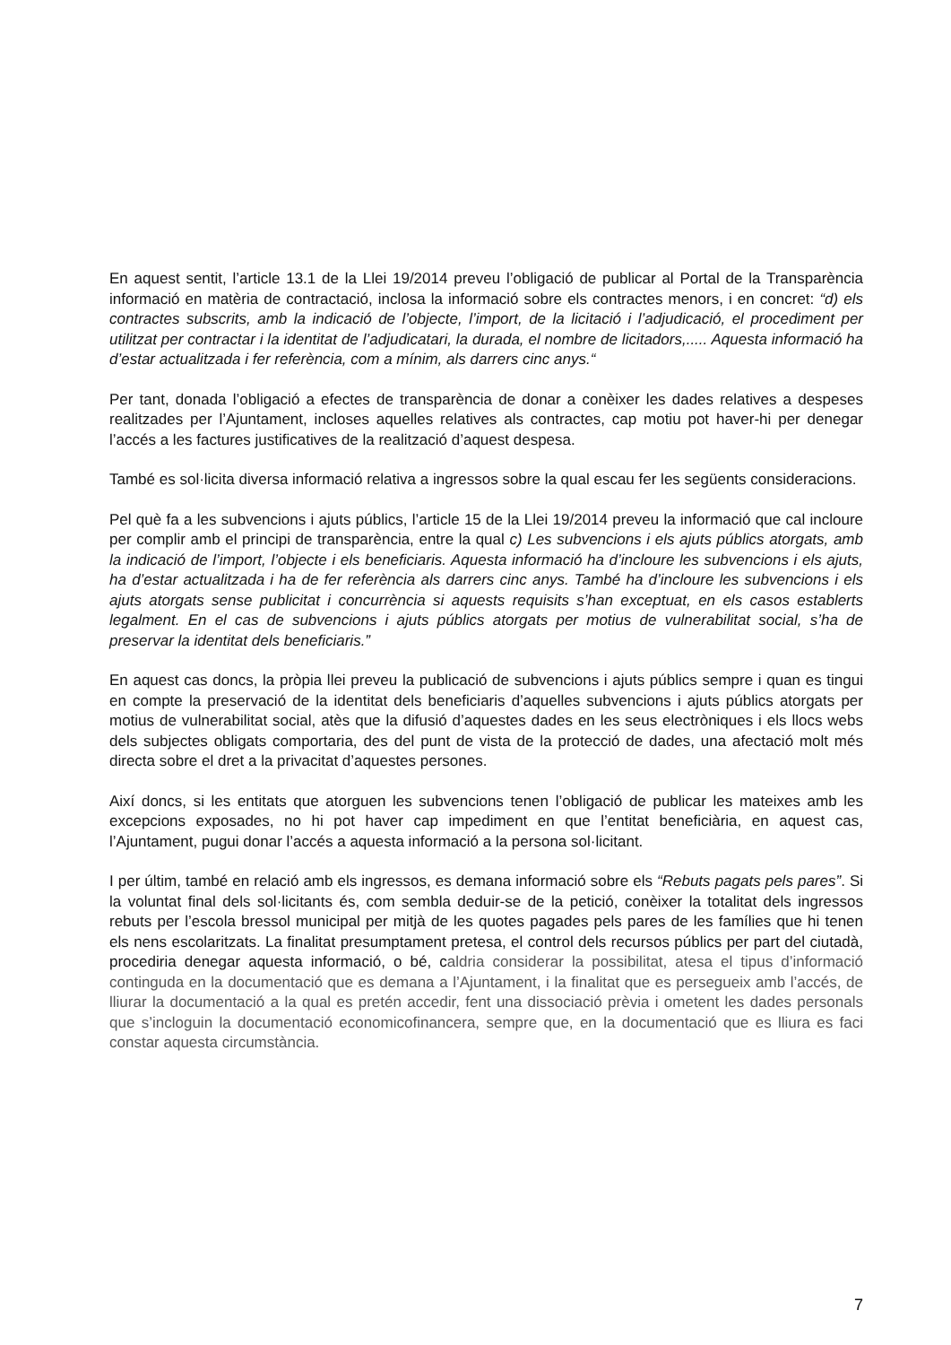En aquest sentit, l’article 13.1 de la Llei 19/2014 preveu l’obligació de publicar al Portal de la Transparència informació en matèria de contractació, inclosa la informació sobre els contractes menors, i en concret: “d) els contractes subscrits, amb la indicació de l’objecte, l’import, de la licitació i l’adjudicació, el procediment per utilitzat per contractar i la identitat de l’adjudicatari, la durada, el nombre de licitadors,..... Aquesta informació ha d’estar actualitzada i fer referència, com a mínim, als darrers cinc anys.“
Per tant, donada l’obligació a efectes de transparència de donar a conèixer les dades relatives a despeses realitzades per l’Ajuntament, incloses aquelles relatives als contractes, cap motiu pot haver-hi per denegar l’accés a les factures justificatives de la realització d’aquest despesa.
També es sol·licita diversa informació relativa a ingressos sobre la qual escau fer les següents consideracions.
Pel què fa a les subvencions i ajuts públics, l’article 15 de la Llei 19/2014 preveu la informació que cal incloure per complir amb el principi de transparència, entre la qual c) Les subvencions i els ajuts públics atorgats, amb la indicació de l’import, l’objecte i els beneficiaris. Aquesta informació ha d’incloure les subvencions i els ajuts, ha d’estar actualitzada i ha de fer referència als darrers cinc anys. També ha d’incloure les subvencions i els ajuts atorgats sense publicitat i concurrència si aquests requisits s’han exceptuat, en els casos establerts legalment. En el cas de subvencions i ajuts públics atorgats per motius de vulnerabilitat social, s’ha de preservar la identitat dels beneficiaris.”
En aquest cas doncs, la pròpia llei preveu la publicació de subvencions i ajuts públics sempre i quan es tingui en compte la preservació de la identitat dels beneficiaris d’aquelles subvencions i ajuts públics atorgats per motius de vulnerabilitat social, atès que la difusió d’aquestes dades en les seus electròniques i els llocs webs dels subjectes obligats comportaria, des del punt de vista de la protecció de dades, una afectació molt més directa sobre el dret a la privacitat d’aquestes persones.
Així doncs, si les entitats que atorguen les subvencions tenen l’obligació de publicar les mateixes amb les excepcions exposades, no hi pot haver cap impediment en que l’entitat beneficiària, en aquest cas, l’Ajuntament, pugui donar l’accés a aquesta informació a la persona sol·licitant.
I per últim, també en relació amb els ingressos, es demana informació sobre els “Rebuts pagats pels pares”. Si la voluntat final dels sol·licitants és, com sembla deduir-se de la petició, conèixer la totalitat dels ingressos rebuts per l’escola bressol municipal per mitjà de les quotes pagades pels pares de les famílies que hi tenen els nens escolaritzats. La finalitat presumptament pretesa, el control dels recursos públics per part del ciutadà, procediria denegar aquesta informació, o bé, caldria considerar la possibilitat, atesa el tipus d’informació continguda en la documentació que es demana a l’Ajuntament, i la finalitat que es persegueix amb l’accés, de lliurar la documentació a la qual es pretén accedir, fent una dissociació prèvia i ometent les dades personals que s’incloguin la documentació economicofinancera, sempre que, en la documentació que es lliura es faci constar aquesta circumstància.
7